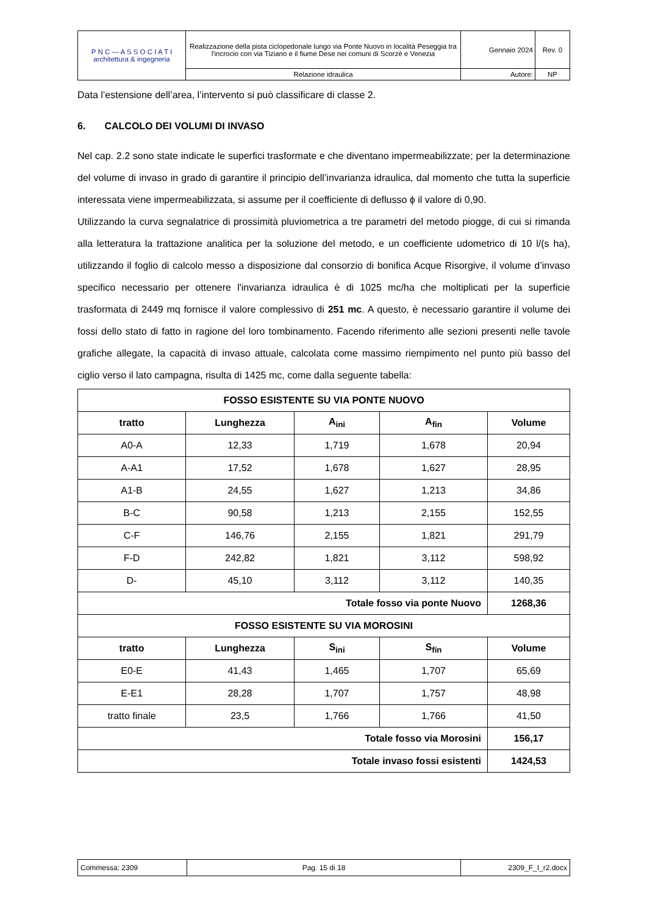| P N C — A S S O C I A T I architettura & ingegneria | Realizzazione della pista ciclopedonale lungo via Ponte Nuovo in località Peseggia tra l'incrocio con via Tiziano e il fiume Dese nei comuni di Scorzè e Venezia | Gennaio 2024 | Rev. 0 |
| | Relazione idraulica | Autore: | NP |
Data l’estensione dell’area, l’intervento si può classificare di classe 2.
6. CALCOLO DEI VOLUMI DI INVASO
Nel cap. 2.2 sono state indicate le superfici trasformate e che diventano impermeabilizzate; per la determinazione del volume di invaso in grado di garantire il principio dell’invarianza idraulica, dal momento che tutta la superficie interessata viene impermeabilizzata, si assume per il coefficiente di deflusso ϕ il valore di 0,90.
Utilizzando la curva segnalatrice di prossimità pluviometrica a tre parametri del metodo piogge, di cui si rimanda alla letteratura la trattazione analitica per la soluzione del metodo, e un coefficiente udometrico di 10 l/(s ha), utilizzando il foglio di calcolo messo a disposizione dal consorzio di bonifica Acque Risorgive, il volume d’invaso specifico necessario per ottenere l'invarianza idraulica è di 1025 mc/ha che moltiplicati per la superficie trasformata di 2449 mq fornisce il valore complessivo di 251 mc. A questo, è necessario garantire il volume dei fossi dello stato di fatto in ragione del loro tombinamento. Facendo riferimento alle sezioni presenti nelle tavole grafiche allegate, la capacità di invaso attuale, calcolata come massimo riempimento nel punto più basso del ciglio verso il lato campagna, risulta di 1425 mc, come dalla seguente tabella:
| FOSSO ESISTENTE SU VIA PONTE NUOVO | | | | |
| --- | --- | --- | --- | --- |
| tratto | Lunghezza | A<sub>ini</sub> | A<sub>fin</sub> | Volume |
| A0-A | 12,33 | 1,719 | 1,678 | 20,94 |
| A-A1 | 17,52 | 1,678 | 1,627 | 28,95 |
| A1-B | 24,55 | 1,627 | 1,213 | 34,86 |
| B-C | 90,58 | 1,213 | 2,155 | 152,55 |
| C-F | 146,76 | 2,155 | 1,821 | 291,79 |
| F-D | 242,82 | 1,821 | 3,112 | 598,92 |
| D- | 45,10 | 3,112 | 3,112 | 140,35 |
| Totale fosso via ponte Nuovo | | | | 1268,36 |
| FOSSO ESISTENTE SU VIA MOROSINI | | | | |
| tratto | Lunghezza | S<sub>ini</sub> | S<sub>fin</sub> | Volume |
| E0-E | 41,43 | 1,465 | 1,707 | 65,69 |
| E-E1 | 28,28 | 1,707 | 1,757 | 48,98 |
| tratto finale | 23,5 | 1,766 | 1,766 | 41,50 |
| Totale fosso via Morosini | | | | 156,17 |
| Totale invaso fossi esistenti | | | | 1424,53 |
| Commessa: 2309 | Pag. 15 di 18 | 2309_F_I_r2.docx |